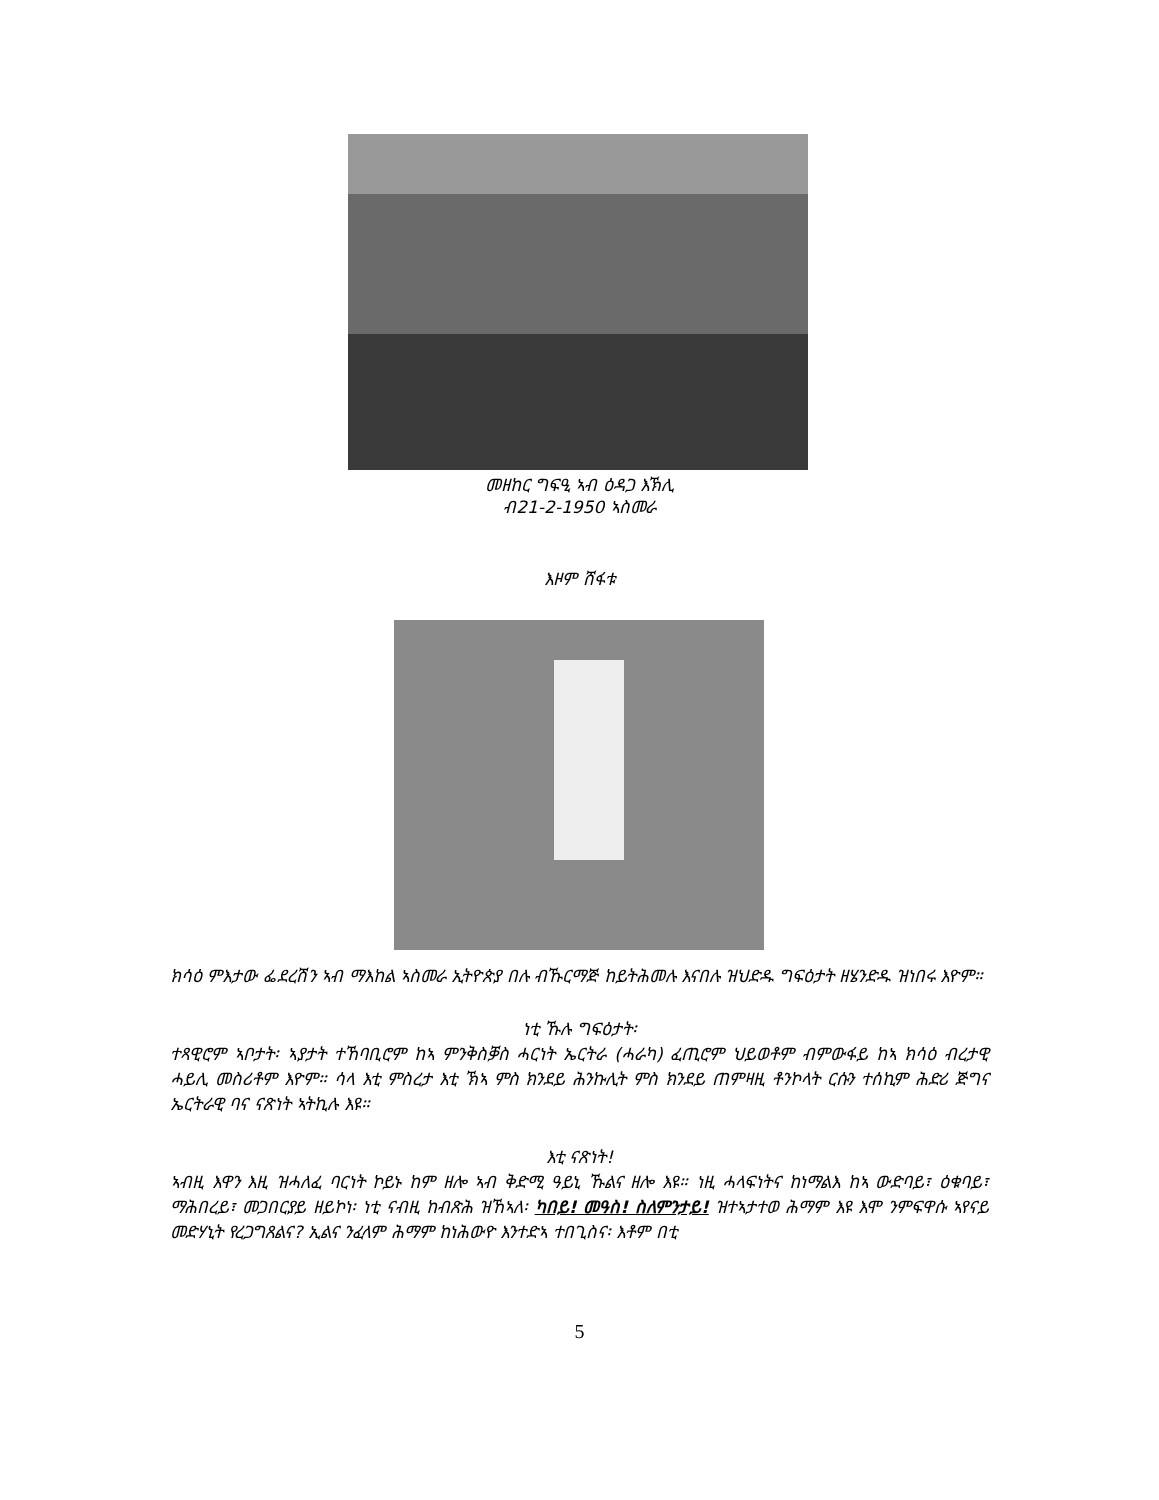መዘከር ግፍዒ ኣብ ዕዳጋ እኽሊ
ብ21-2-1950 ኣስመራ
እዞም ሸፋቱ
ክሳዕ ምእታው ፌደረሽን ኣብ ማእከል ኣስመራ ኢትዮጵያ በሉ ብኹርማጅ ከይትሕመሉ እናበሉ ዝህድዱ ግፍዕታት ዘሄንድዱ ዝነበሩ እዮም።
ነቲ ኹሉ ግፍዕታት፡
ተጻዊሮም ኣቦታት፡ ኣያታት ተኸባቢሮም ከኣ ምንቅስቓስ ሓርነት ኤርትራ (ሓራካ) ፈጢሮም ህይወቶም ብምውፋይ ከኣ ክሳዕ ብረታዊ ሓይሊ መስሪቶም እዮም። ሳላ እቲ ምስረታ እቲ ኽኣ ምስ ክንደይ ሕንኩሊት ምስ ክንደይ ጠምዛዚ ቶንኮላት ርሱን ተሰኪም ሕድሪ ጅግና ኤርትራዊ ባና ናጽነት ኣትኪሉ እዩ።
እቲ ናጽነት!
ኣብዚ እዋን እዚ ዝሓለፈ ባርነት ኮይኑ ከም ዘሎ ኣብ ቅድሚ ዓይኒ ኹልና ዘሎ እዩ። ነዚ ሓላፍነትና ከነማልእ ከኣ ውድባይ፣ ዕቁባይ፣ ማሕበረይ፣ መጋበርያይ ዘይኮነ፡ ነቲ ናብዚ ከብጽሕ ዝኸኣለ፡ ካበይ! መዓስ! ስለምንታይ! ዝተኣታተወ ሕማም እዩ እሞ ንምፍዋሱ ኣየናይ መድሃኒት የረጋግጸልና? ኢልና ንፈላም ሕማም ከነሕውዮ እንተድኣ ተበጊስና፡ እቶም በቲ
5